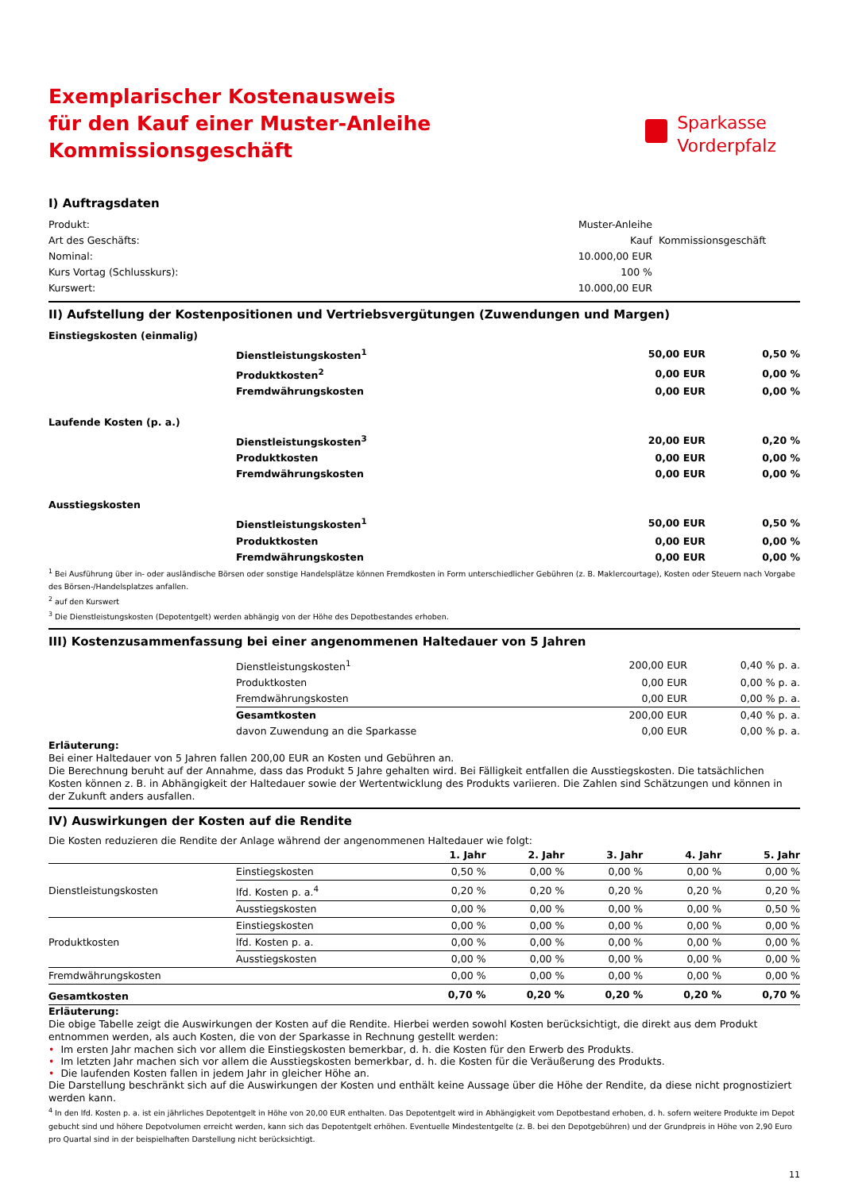Exemplarischer Kostenausweis
für den Kauf einer Muster-Anleihe
Kommissionsgeschäft
Sparkasse
Vorderpfalz
I) Auftragsdaten
| Produkt: | Muster-Anleihe | |
| Art des Geschäfts: | Kauf | Kommissionsgeschäft |
| Nominal: | 10.000,00 EUR | |
| Kurs Vortag (Schlusskurs): | 100 % | |
| Kurswert: | 10.000,00 EUR | |
II) Aufstellung der Kostenpositionen und Vertriebsvergütungen (Zuwendungen und Margen)
| Einstiegskosten (einmalig) | | | |
| | Dienstleistungskosten<sup>1</sup> | 50,00 EUR | 0,50 % |
| | Produktkosten<sup>2</sup> | 0,00 EUR | 0,00 % |
| | Fremdwährungskosten | 0,00 EUR | 0,00 % |
| Laufende Kosten (p. a.) | | | |
| | Dienstleistungskosten<sup>3</sup> | 20,00 EUR | 0,20 % |
| | Produktkosten | 0,00 EUR | 0,00 % |
| | Fremdwährungskosten | 0,00 EUR | 0,00 % |
| Ausstiegskosten | | | |
| | Dienstleistungskosten<sup>1</sup> | 50,00 EUR | 0,50 % |
| | Produktkosten | 0,00 EUR | 0,00 % |
| | Fremdwährungskosten | 0,00 EUR | 0,00 % |
<sup>1</sup> Bei Ausführung über in- oder ausländische Börsen oder sonstige Handelsplätze können Fremdkosten in Form unterschiedlicher Gebühren (z. B. Maklercourtage), Kosten oder Steuern nach Vorgabe des Börsen-/Handelsplatzes anfallen.
<sup>2</sup> auf den Kurswert
<sup>3</sup> Die Dienstleistungskosten (Depotentgelt) werden abhängig von der Höhe des Depotbestandes erhoben.
III) Kostenzusammenfassung bei einer angenommenen Haltedauer von 5 Jahren
| | Dienstleistungskosten<sup>1</sup> | 200,00 EUR | 0,40 % p. a. |
| | Produktkosten | 0,00 EUR | 0,00 % p. a. |
| | Fremdwährungskosten | 0,00 EUR | 0,00 % p. a. |
| | Gesamtkosten | 200,00 EUR | 0,40 % p. a. |
| | davon Zuwendung an die Sparkasse | 0,00 EUR | 0,00 % p. a. |
Erläuterung:
Bei einer Haltedauer von 5 Jahren fallen 200,00 EUR an Kosten und Gebühren an.
Die Berechnung beruht auf der Annahme, dass das Produkt 5 Jahre gehalten wird. Bei Fälligkeit entfallen die Ausstiegskosten. Die tatsächlichen Kosten können z. B. in Abhängigkeit der Haltedauer sowie der Wertentwicklung des Produkts variieren. Die Zahlen sind Schätzungen und können in der Zukunft anders ausfallen.
IV) Auswirkungen der Kosten auf die Rendite
Die Kosten reduzieren die Rendite der Anlage während der angenommenen Haltedauer wie folgt:
| | | 1. Jahr | 2. Jahr | 3. Jahr | 4. Jahr | 5. Jahr |
| --- | --- | --- | --- | --- | --- | --- |
| Dienstleistungskosten | Einstiegskosten | 0,50 % | 0,00 % | 0,00 % | 0,00 % | 0,00 % |
| | lfd. Kosten p. a.<sup>4</sup> | 0,20 % | 0,20 % | 0,20 % | 0,20 % | 0,20 % |
| | Ausstiegskosten | 0,00 % | 0,00 % | 0,00 % | 0,00 % | 0,50 % |
| Produktkosten | Einstiegskosten | 0,00 % | 0,00 % | 0,00 % | 0,00 % | 0,00 % |
| | lfd. Kosten p. a. | 0,00 % | 0,00 % | 0,00 % | 0,00 % | 0,00 % |
| | Ausstiegskosten | 0,00 % | 0,00 % | 0,00 % | 0,00 % | 0,00 % |
| Fremdwährungskosten | | 0,00 % | 0,00 % | 0,00 % | 0,00 % | 0,00 % |
| Gesamtkosten | | 0,70 % | 0,20 % | 0,20 % | 0,20 % | 0,70 % |
Erläuterung:
Die obige Tabelle zeigt die Auswirkungen der Kosten auf die Rendite. Hierbei werden sowohl Kosten berücksichtigt, die direkt aus dem Produkt entnommen werden, als auch Kosten, die von der Sparkasse in Rechnung gestellt werden:
• Im ersten Jahr machen sich vor allem die Einstiegskosten bemerkbar, d. h. die Kosten für den Erwerb des Produkts.
• Im letzten Jahr machen sich vor allem die Ausstiegskosten bemerkbar, d. h. die Kosten für die Veräußerung des Produkts.
• Die laufenden Kosten fallen in jedem Jahr in gleicher Höhe an.
Die Darstellung beschränkt sich auf die Auswirkungen der Kosten und enthält keine Aussage über die Höhe der Rendite, da diese nicht prognostiziert werden kann.
<sup>4</sup> In den lfd. Kosten p. a. ist ein jährliches Depotentgelt in Höhe von 20,00 EUR enthalten. Das Depotentgelt wird in Abhängigkeit vom Depotbestand erhoben, d. h. sofern weitere Produkte im Depot gebucht sind und höhere Depotvolumen erreicht werden, kann sich das Depotentgelt erhöhen. Eventuelle Mindestentgelte (z. B. bei den Depotgebühren) und der Grundpreis in Höhe von 2,90 Euro pro Quartal sind in der beispielhaften Darstellung nicht berücksichtigt.
11